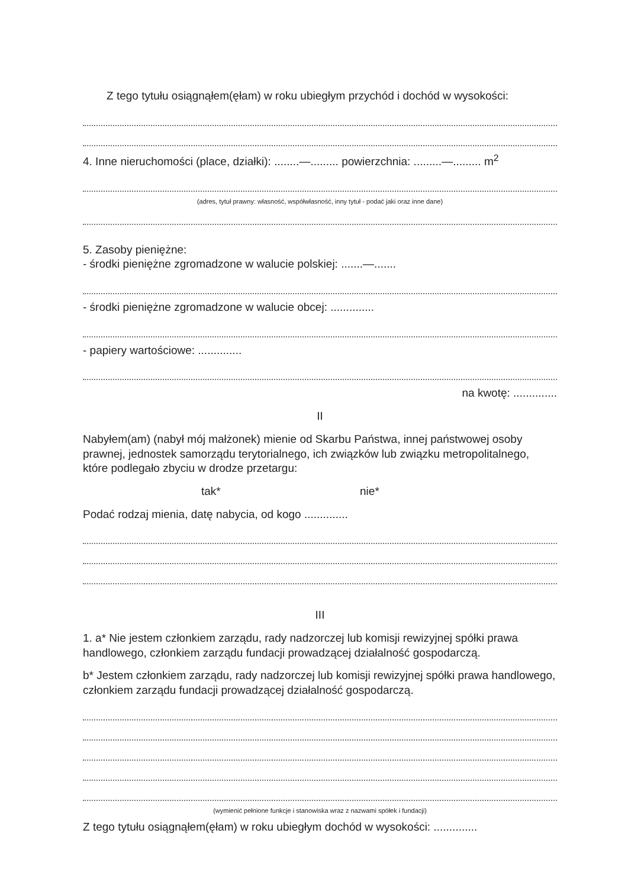Z tego tytułu osiągnąłem(ęłam) w roku ubiegłym przychód i dochód w wysokości:
4. Inne nieruchomości (place, działki): ........—......... powierzchnia: .........—......... m<sup>2</sup>
(adres, tytuł prawny: własność, współwłasność, inny tytuł - podać jaki oraz inne dane)
5. Zasoby pieniężne:
- środki pieniężne zgromadzone w walucie polskiej: .......—.......
- środki pieniężne zgromadzone w walucie obcej: ..............
- papiery wartościowe: ..............
na kwotę: ..............
II
Nabyłem(am) (nabył mój małżonek) mienie od Skarbu Państwa, innej państwowej osoby prawnej, jednostek samorządu terytorialnego, ich związków lub związku metropolitalnego, które podlegało zbyciu w drodze przetargu:
tak* nie*
Podać rodzaj mienia, datę nabycia, od kogo ..............
III
1. a* Nie jestem członkiem zarządu, rady nadzorczej lub komisji rewizyjnej spółki prawa handlowego, członkiem zarządu fundacji prowadzącej działalność gospodarczą.
b* Jestem członkiem zarządu, rady nadzorczej lub komisji rewizyjnej spółki prawa handlowego, członkiem zarządu fundacji prowadzącej działalność gospodarczą.
(wymienić pełnione funkcje i stanowiska wraz z nazwami spółek i fundacji)
Z tego tytułu osiągnąłem(ęłam) w roku ubiegłym dochód w wysokości: ..............